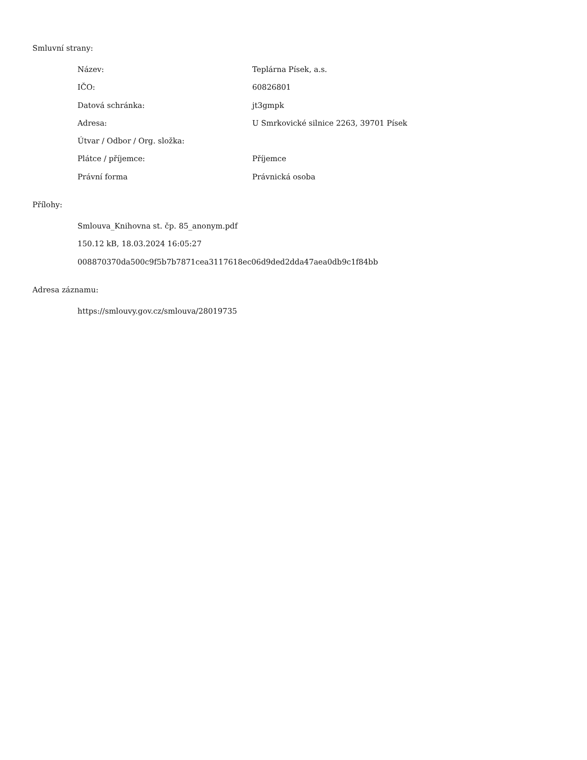Smluvní strany:
| Název: | Teplárna Písek, a.s. |
| IČO: | 60826801 |
| Datová schránka: | jt3gmpk |
| Adresa: | U Smrkovické silnice 2263, 39701 Písek |
| Útvar / Odbor / Org. složka: | |
| Plátce / příjemce: | Příjemce |
| Právní forma | Právnická osoba |
Přílohy:
Smlouva_Knihovna st. čp. 85_anonym.pdf
150.12 kB, 18.03.2024 16:05:27
008870370da500c9f5b7b7871cea3117618ec06d9ded2dda47aea0db9c1f84bb
Adresa záznamu:
https://smlouvy.gov.cz/smlouva/28019735